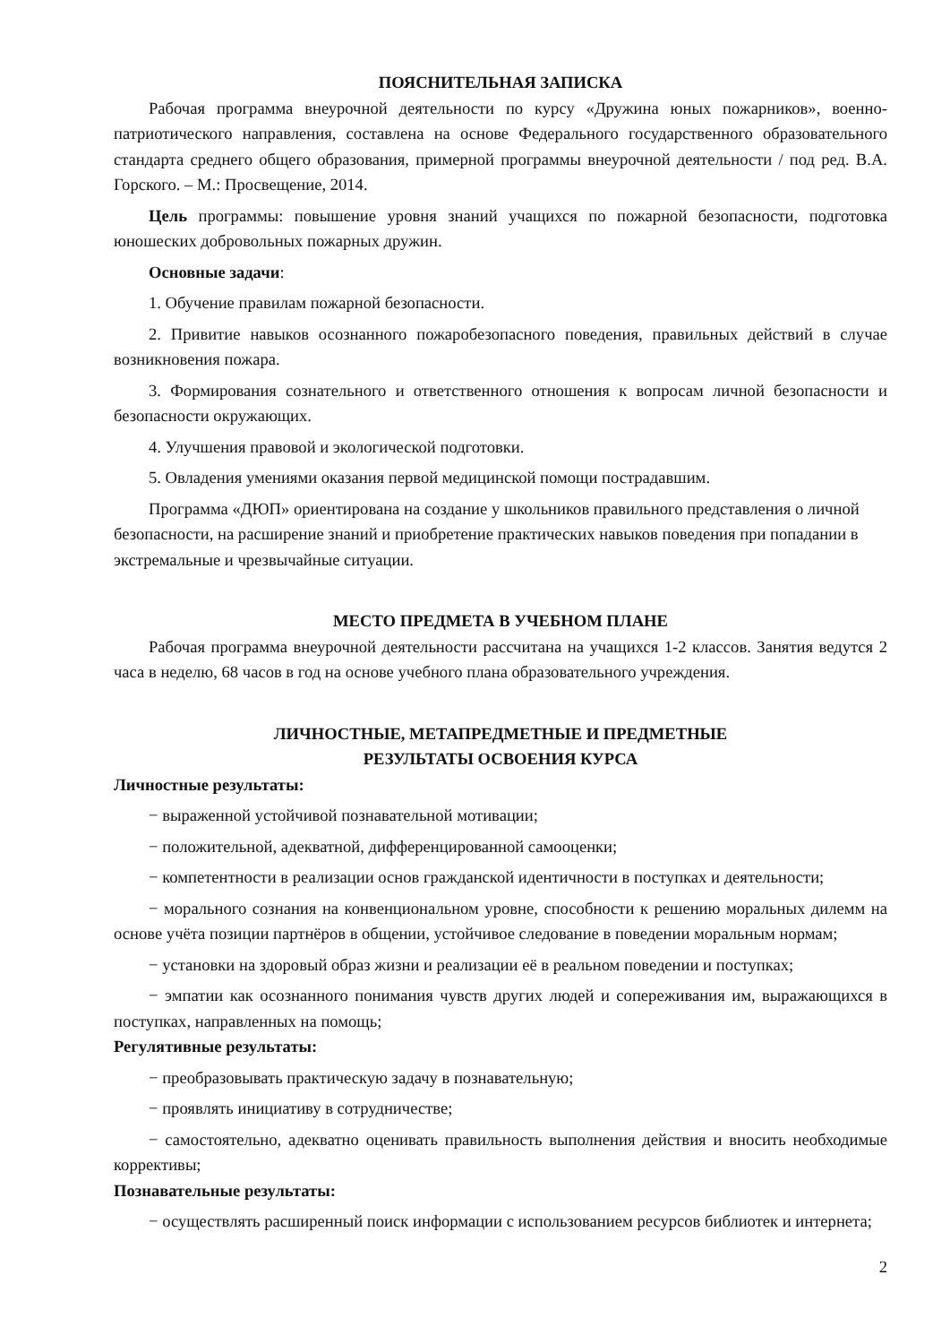ПОЯСНИТЕЛЬНАЯ ЗАПИСКА
Рабочая программа внеурочной деятельности по курсу «Дружина юных пожарников», военно-патриотического направления, составлена на основе Федерального государственного образовательного стандарта среднего общего образования, примерной программы внеурочной деятельности / под ред. В.А. Горского. – М.: Просвещение, 2014.
Цель программы: повышение уровня знаний учащихся по пожарной безопасности, подготовка юношеских добровольных пожарных дружин.
Основные задачи:
1. Обучение правилам пожарной безопасности.
2. Привитие навыков осознанного пожаробезопасного поведения, правильных действий в случае возникновения пожара.
3. Формирования сознательного и ответственного отношения к вопросам личной безопасности и безопасности окружающих.
4. Улучшения правовой и экологической подготовки.
5. Овладения умениями оказания первой медицинской помощи пострадавшим.
Программа «ДЮП» ориентирована на создание у школьников правильного представления о личной безопасности, на расширение знаний и приобретение практических навыков поведения при попадании в экстремальные и чрезвычайные ситуации.
МЕСТО ПРЕДМЕТА В УЧЕБНОМ ПЛАНЕ
Рабочая программа внеурочной деятельности рассчитана на учащихся 1-2 классов. Занятия ведутся 2 часа в неделю, 68 часов в год на основе учебного плана образовательного учреждения.
ЛИЧНОСТНЫЕ, МЕТАПРЕДМЕТНЫЕ И ПРЕДМЕТНЫЕ
РЕЗУЛЬТАТЫ ОСВОЕНИЯ КУРСА
Личностные результаты:
− выраженной устойчивой познавательной мотивации;
− положительной, адекватной, дифференцированной самооценки;
− компетентности в реализации основ гражданской идентичности в поступках и деятельности;
− морального сознания на конвенциональном уровне, способности к решению моральных дилемм на основе учёта позиции партнёров в общении, устойчивое следование в поведении моральным нормам;
− установки на здоровый образ жизни и реализации её в реальном поведении и поступках;
− эмпатии как осознанного понимания чувств других людей и сопереживания им, выражающихся в поступках, направленных на помощь;
Регулятивные результаты:
− преобразовывать практическую задачу в познавательную;
− проявлять инициативу в сотрудничестве;
− самостоятельно, адекватно оценивать правильность выполнения действия и вносить необходимые коррективы;
Познавательные результаты:
− осуществлять расширенный поиск информации с использованием ресурсов библиотек и интернета;
2